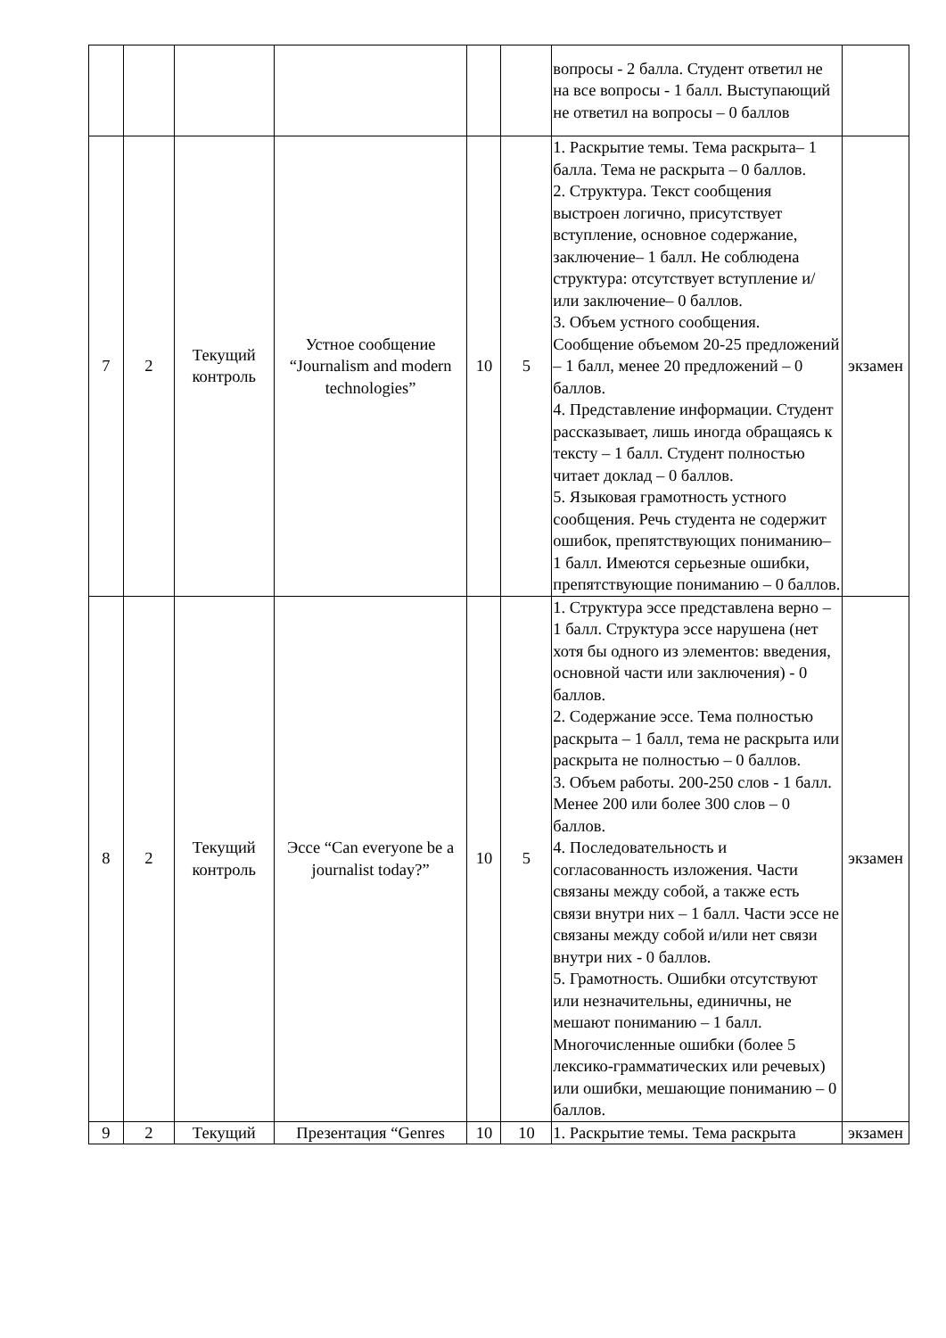| | | | | | | вопросы - 2 балла. Студент ответил не на все вопросы - 1 балл. Выступающий не ответил на вопросы – 0 баллов | |
| 7 | 2 | Текущий контроль | Устное сообщение “Journalism and modern technologies” | 10 | 5 | 1. Раскрытие темы. Тема раскрыта– 1 балла. Тема не раскрыта – 0 баллов. 2. Структура. Текст сообщения выстроен логично, присутствует вступление, основное содержание, заключение– 1 балл. Не соблюдена структура: отсутствует вступление и/или заключение– 0 баллов. 3. Объем устного сообщения. Сообщение объемом 20-25 предложений – 1 балл, менее 20 предложений – 0 баллов. 4. Представление информации. Студент рассказывает, лишь иногда обращаясь к тексту – 1 балл. Студент полностью читает доклад – 0 баллов. 5. Языковая грамотность устного сообщения. Речь студента не содержит ошибок, препятствующих пониманию– 1 балл. Имеются серьезные ошибки, препятствующие пониманию – 0 баллов. | экзамен |
| 8 | 2 | Текущий контроль | Эссе “Can everyone be a journalist today?” | 10 | 5 | 1. Структура эссе представлена верно – 1 балл. Структура эссе нарушена (нет хотя бы одного из элементов: введения, основной части или заключения) - 0 баллов. 2. Содержание эссе. Тема полностью раскрыта – 1 балл, тема не раскрыта или раскрыта не полностью – 0 баллов. 3. Объем работы. 200-250 слов - 1 балл. Менее 200 или более 300 слов – 0 баллов. 4. Последовательность и согласованность изложения. Части связаны между собой, а также есть связи внутри них – 1 балл. Части эссе не связаны между собой и/или нет связи внутри них - 0 баллов. 5. Грамотность. Ошибки отсутствуют или незначительны, единичны, не мешают пониманию – 1 балл. Многочисленные ошибки (более 5 лексико-грамматических или речевых) или ошибки, мешающие пониманию – 0 баллов. | экзамен |
| 9 | 2 | Текущий | Презентация “Genres | 10 | 10 | 1. Раскрытие темы. Тема раскрыта | экзамен |